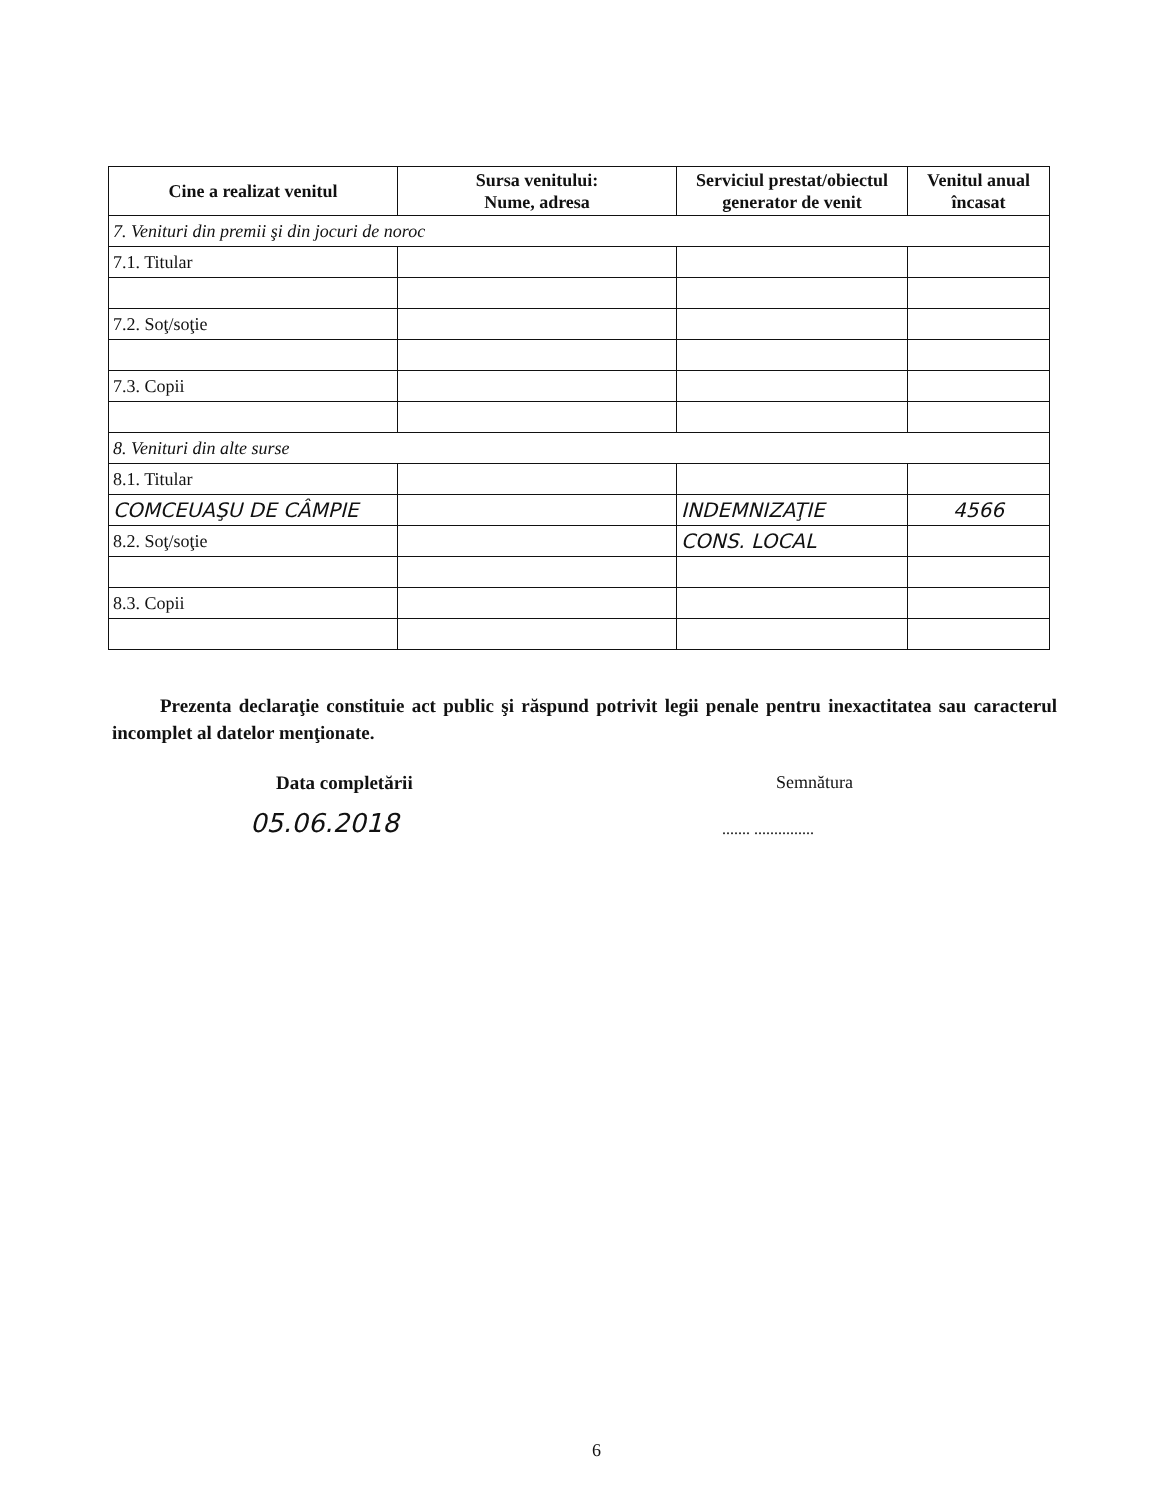| Cine a realizat venitul | Sursa venitului: Nume, adresa | Serviciul prestat/obiectul generator de venit | Venitul anual încasat |
| --- | --- | --- | --- |
| 7. Venituri din premii şi din jocuri de noroc | | | |
| 7.1. Titular | | | |
| 7.2. Soţ/soţie | | | |
| 7.3. Copii | | | |
| 8. Venituri din alte surse | | | |
| 8.1. Titular | | | |
| COMCEUAŞU DE CÂMPIE | | INDEMNIZAŢIE | 4566 |
| 8.2. Soţ/soţie | | CONS. LOCAL | |
| 8.3. Copii | | | |
Prezenta declaraţie constituie act public şi răspund potrivit legii penale pentru inexactitatea sau caracterul incomplet al datelor menţionate.
Data completării
05.06.2018
Semnătura
....... ...............
6